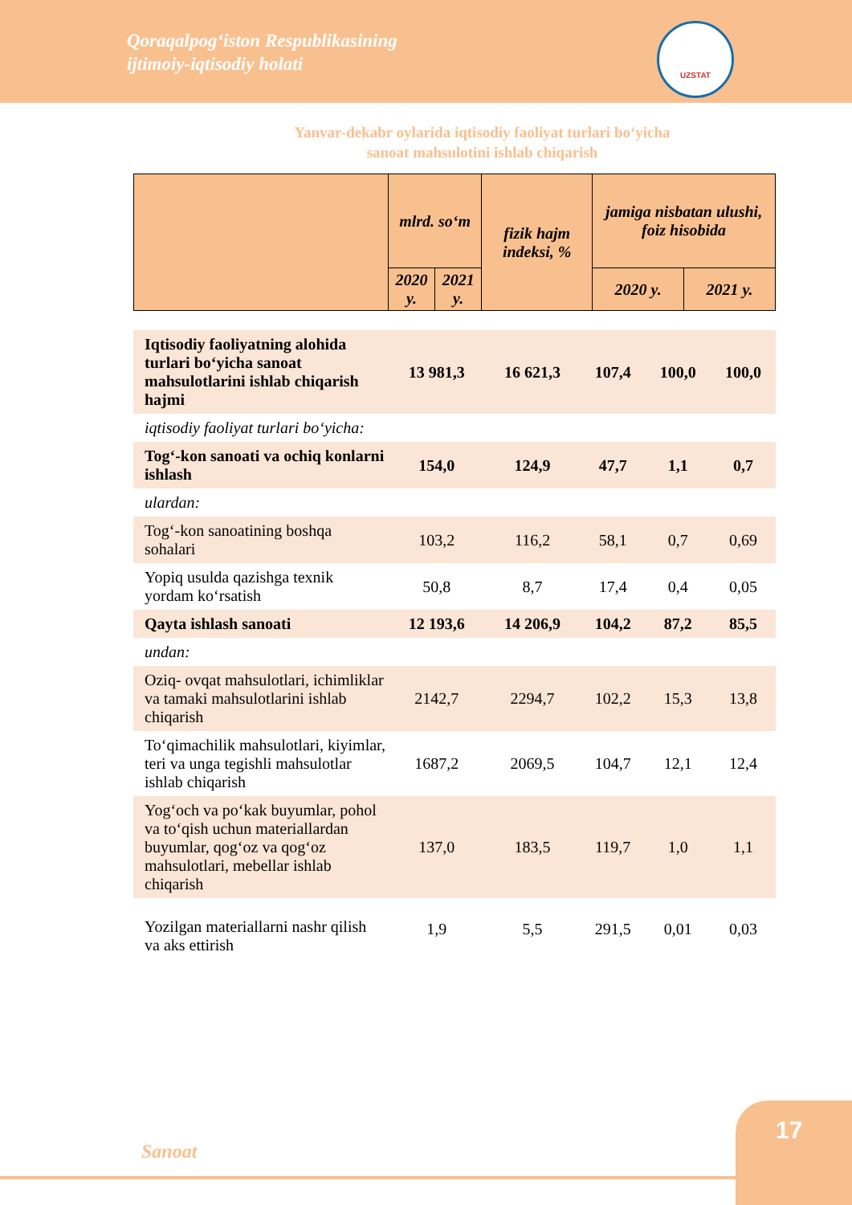Qoraqalpog‘iston Respublikasining
ijtimoiy-iqtisodiy holati
UZSTAT
Yanvar-dekabr oylarida iqtisodiy faoliyat turlari bo‘yicha
sanoat mahsulotini ishlab chiqarish
| | mlrd. so‘m | | fizik hajm indeksi, % | jamiga nisbatan ulushi, foiz hisobida | |
| --- | --- | --- | --- | --- | --- |
| | 2020 y. | 2021 y. | | 2020 y. | 2021 y. |
| Iqtisodiy faoliyatning alohida turlari bo‘yicha sanoat mahsulotlarini ishlab chiqarish hajmi | 13 981,3 | 16 621,3 | 107,4 | 100,0 | 100,0 |
| iqtisodiy faoliyat turlari bo‘yicha: | | | | | |
| Tog‘-kon sanoati va ochiq konlarni ishlash | 154,0 | 124,9 | 47,7 | 1,1 | 0,7 |
| ulardan: | | | | | |
| Tog‘-kon sanoatining boshqa sohalari | 103,2 | 116,2 | 58,1 | 0,7 | 0,69 |
| Yopiq usulda qazishga texnik yordam ko‘rsatish | 50,8 | 8,7 | 17,4 | 0,4 | 0,05 |
| Qayta ishlash sanoati | 12 193,6 | 14 206,9 | 104,2 | 87,2 | 85,5 |
| undan: | | | | | |
| Oziq- ovqat mahsulotlari, ichimliklar va tamaki mahsulotlarini ishlab chiqarish | 2142,7 | 2294,7 | 102,2 | 15,3 | 13,8 |
| To‘qimachilik mahsulotlari, kiyimlar, teri va unga tegishli mahsulotlar ishlab chiqarish | 1687,2 | 2069,5 | 104,7 | 12,1 | 12,4 |
| Yog‘och va po‘kak buyumlar, pohol va to‘qish uchun materiallardan buyumlar, qog‘oz va qog‘oz mahsulotlari, mebellar ishlab chiqarish | 137,0 | 183,5 | 119,7 | 1,0 | 1,1 |
| Yozilgan materiallarni nashr qilish va aks ettirish | 1,9 | 5,5 | 291,5 | 0,01 | 0,03 |
Sanoat
17